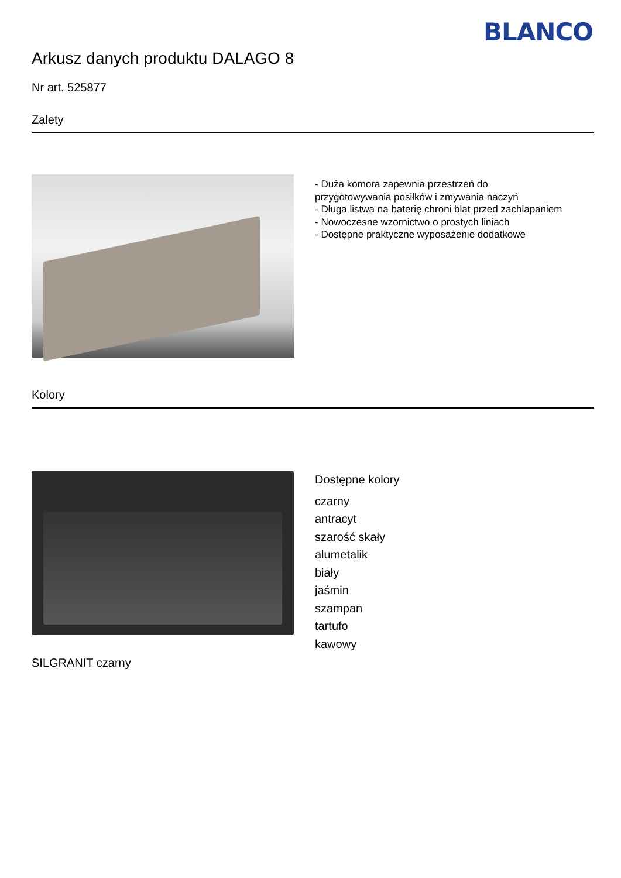BLANCO
Arkusz danych produktu DALAGO 8
Nr art. 525877
Zalety
- Duża komora zapewnia przestrzeń do
przygotowywania posiłków i zmywania naczyń
- Długa listwa na baterię chroni blat przed zachlapaniem
- Nowoczesne wzornictwo o prostych liniach
- Dostępne praktyczne wyposażenie dodatkowe
Kolory
SILGRANIT czarny
Dostępne kolory
czarny
antracyt
szarość skały
alumetalik
biały
jaśmin
szampan
tartufo
kawowy